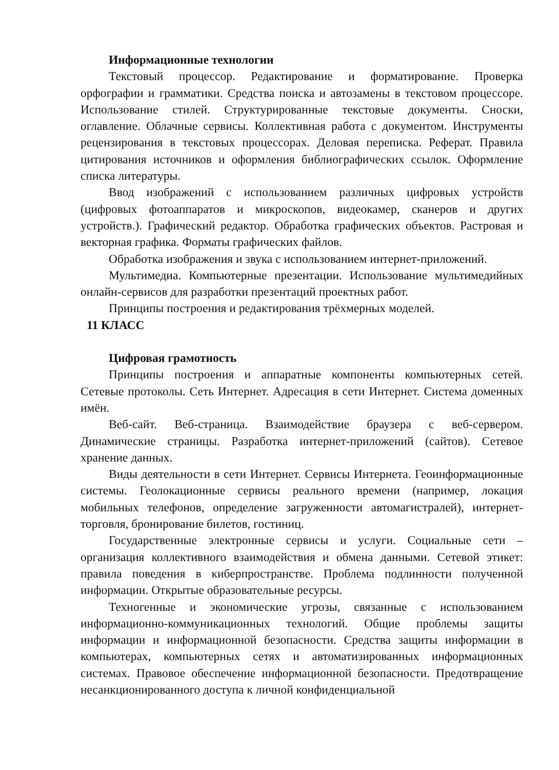Информационные технологии
Текстовый процессор. Редактирование и форматирование. Проверка орфографии и грамматики. Средства поиска и автозамены в текстовом процессоре. Использование стилей. Структурированные текстовые документы. Сноски, оглавление. Облачные сервисы. Коллективная работа с документом. Инструменты рецензирования в текстовых процессорах. Деловая переписка. Реферат. Правила цитирования источников и оформления библиографических ссылок. Оформление списка литературы.
Ввод изображений с использованием различных цифровых устройств (цифровых фотоаппаратов и микроскопов, видеокамер, сканеров и других устройств.). Графический редактор. Обработка графических объектов. Растровая и векторная графика. Форматы графических файлов.
Обработка изображения и звука с использованием интернет-приложений.
Мультимедиа. Компьютерные презентации. Использование мультимедийных онлайн-сервисов для разработки презентаций проектных работ.
Принципы построения и редактирования трёхмерных моделей.
11 КЛАСС
Цифровая грамотность
Принципы построения и аппаратные компоненты компьютерных сетей. Сетевые протоколы. Сеть Интернет. Адресация в сети Интернет. Система доменных имён.
Веб-сайт. Веб-страница. Взаимодействие браузера с веб-сервером. Динамические страницы. Разработка интернет-приложений (сайтов). Сетевое хранение данных.
Виды деятельности в сети Интернет. Сервисы Интернета. Геоинформационные системы. Геолокационные сервисы реального времени (например, локация мобильных телефонов, определение загруженности автомагистралей), интернет-торговля, бронирование билетов, гостиниц.
Государственные электронные сервисы и услуги. Социальные сети – организация коллективного взаимодействия и обмена данными. Сетевой этикет: правила поведения в киберпространстве. Проблема подлинности полученной информации. Открытые образовательные ресурсы.
Техногенные и экономические угрозы, связанные с использованием информационно-коммуникационных технологий. Общие проблемы защиты информации и информационной безопасности. Средства защиты информации в компьютерах, компьютерных сетях и автоматизированных информационных системах. Правовое обеспечение информационной безопасности. Предотвращение несанкционированного доступа к личной конфиденциальной